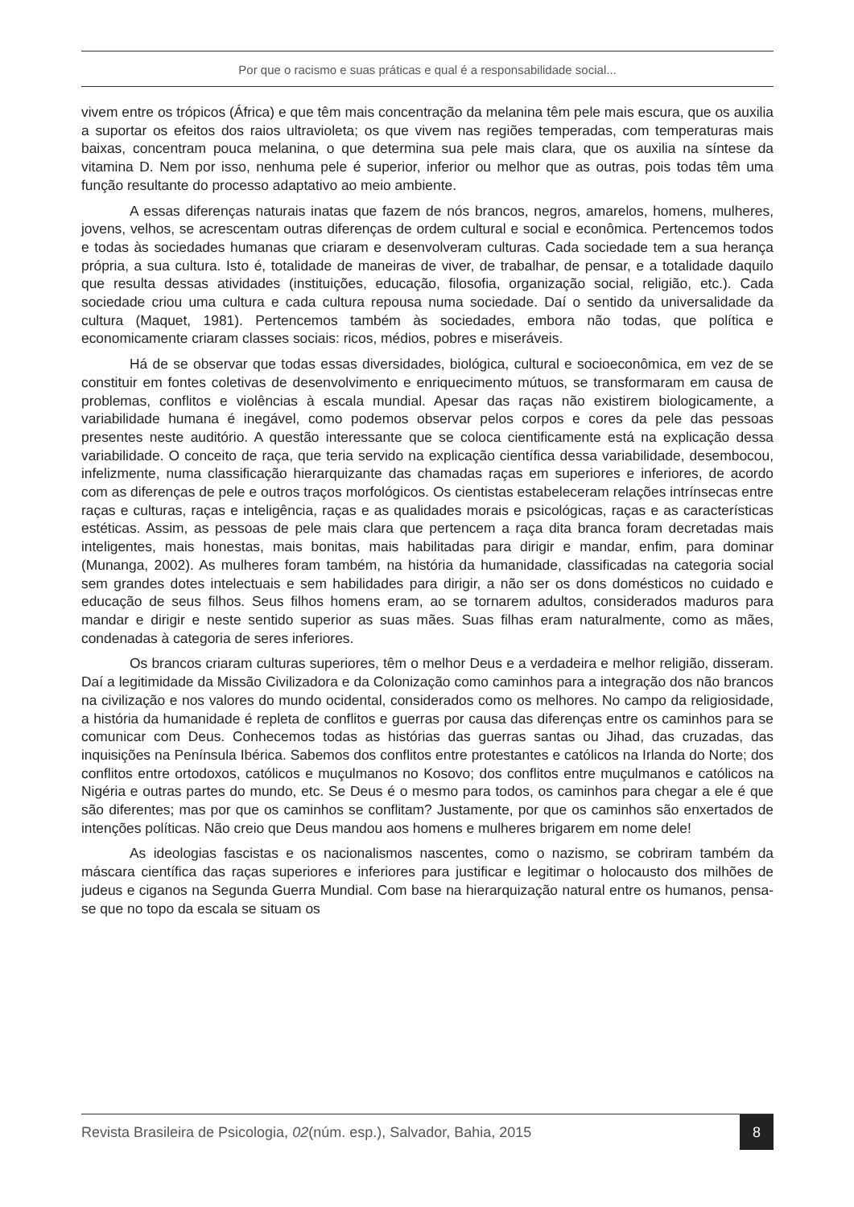Por que o racismo e suas práticas e qual é a responsabilidade social...
vivem entre os trópicos (África) e que têm mais concentração da melanina têm pele mais escura, que os auxilia a suportar os efeitos dos raios ultravioleta; os que vivem nas regiões temperadas, com temperaturas mais baixas, concentram pouca melanina, o que determina sua pele mais clara, que os auxilia na síntese da vitamina D. Nem por isso, nenhuma pele é superior, inferior ou melhor que as outras, pois todas têm uma função resultante do processo adaptativo ao meio ambiente.
A essas diferenças naturais inatas que fazem de nós brancos, negros, amarelos, homens, mulheres, jovens, velhos, se acrescentam outras diferenças de ordem cultural e social e econômica. Pertencemos todos e todas às sociedades humanas que criaram e desenvolveram culturas. Cada sociedade tem a sua herança própria, a sua cultura. Isto é, totalidade de maneiras de viver, de trabalhar, de pensar, e a totalidade daquilo que resulta dessas atividades (instituições, educação, filosofia, organização social, religião, etc.). Cada sociedade criou uma cultura e cada cultura repousa numa sociedade. Daí o sentido da universalidade da cultura (Maquet, 1981). Pertencemos também às sociedades, embora não todas, que política e economicamente criaram classes sociais: ricos, médios, pobres e miseráveis.
Há de se observar que todas essas diversidades, biológica, cultural e socioeconômica, em vez de se constituir em fontes coletivas de desenvolvimento e enriquecimento mútuos, se transformaram em causa de problemas, conflitos e violências à escala mundial. Apesar das raças não existirem biologicamente, a variabilidade humana é inegável, como podemos observar pelos corpos e cores da pele das pessoas presentes neste auditório. A questão interessante que se coloca cientificamente está na explicação dessa variabilidade. O conceito de raça, que teria servido na explicação científica dessa variabilidade, desembocou, infelizmente, numa classificação hierarquizante das chamadas raças em superiores e inferiores, de acordo com as diferenças de pele e outros traços morfológicos. Os cientistas estabeleceram relações intrínsecas entre raças e culturas, raças e inteligência, raças e as qualidades morais e psicológicas, raças e as características estéticas. Assim, as pessoas de pele mais clara que pertencem a raça dita branca foram decretadas mais inteligentes, mais honestas, mais bonitas, mais habilitadas para dirigir e mandar, enfim, para dominar (Munanga, 2002). As mulheres foram também, na história da humanidade, classificadas na categoria social sem grandes dotes intelectuais e sem habilidades para dirigir, a não ser os dons domésticos no cuidado e educação de seus filhos. Seus filhos homens eram, ao se tornarem adultos, considerados maduros para mandar e dirigir e neste sentido superior as suas mães. Suas filhas eram naturalmente, como as mães, condenadas à categoria de seres inferiores.
Os brancos criaram culturas superiores, têm o melhor Deus e a verdadeira e melhor religião, disseram. Daí a legitimidade da Missão Civilizadora e da Colonização como caminhos para a integração dos não brancos na civilização e nos valores do mundo ocidental, considerados como os melhores. No campo da religiosidade, a história da humanidade é repleta de conflitos e guerras por causa das diferenças entre os caminhos para se comunicar com Deus. Conhecemos todas as histórias das guerras santas ou Jihad, das cruzadas, das inquisições na Península Ibérica. Sabemos dos conflitos entre protestantes e católicos na Irlanda do Norte; dos conflitos entre ortodoxos, católicos e muçulmanos no Kosovo; dos conflitos entre muçulmanos e católicos na Nigéria e outras partes do mundo, etc. Se Deus é o mesmo para todos, os caminhos para chegar a ele é que são diferentes; mas por que os caminhos se conflitam? Justamente, por que os caminhos são enxertados de intenções políticas. Não creio que Deus mandou aos homens e mulheres brigarem em nome dele!
As ideologias fascistas e os nacionalismos nascentes, como o nazismo, se cobriram também da máscara científica das raças superiores e inferiores para justificar e legitimar o holocausto dos milhões de judeus e ciganos na Segunda Guerra Mundial. Com base na hierarquização natural entre os humanos, pensa-se que no topo da escala se situam os
Revista Brasileira de Psicologia, 02(núm. esp.), Salvador, Bahia, 2015
8